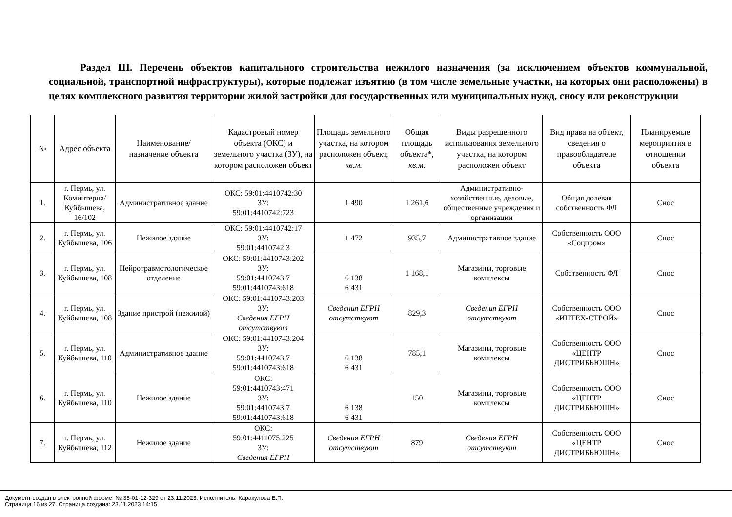Раздел III. Перечень объектов капитального строительства нежилого назначения (за исключением объектов коммунальной, социальной, транспортной инфраструктуры), которые подлежат изъятию (в том числе земельные участки, на которых они расположены) в целях комплексного развития территории жилой застройки для государственных или муниципальных нужд, сносу или реконструкции
| № | Адрес объекта | Наименование/ назначение объекта | Кадастровый номер объекта (ОКС) и земельного участка (ЗУ), на котором расположен объект | Площадь земельного участка, на котором расположен объект, кв.м. | Общая площадь объекта*, кв.м. | Виды разрешенного использования земельного участка, на котором расположен объект | Вид права на объект, сведения о правообладателе объекта | Планируемые мероприятия в отношении объекта |
| --- | --- | --- | --- | --- | --- | --- | --- | --- |
| 1. | г. Пермь, ул. Коминтерна/Куйбышева, 16/102 | Административное здание | ОКС: 59:01:4410742:30 ЗУ: 59:01:4410742:723 | 1 490 | 1 261,6 | Административно-хозяйственные, деловые, общественные учреждения и организации | Общая долевая собственность ФЛ | Снос |
| 2. | г. Пермь, ул. Куйбышева, 106 | Нежилое здание | ОКС: 59:01:4410742:17 ЗУ: 59:01:4410742:3 | 1 472 | 935,7 | Административное здание | Собственность ООО «Соцпром» | Снос |
| 3. | г. Пермь, ул. Куйбышева, 108 | Нейротравмотологическое отделение | ОКС: 59:01:4410743:202 ЗУ: 59:01:4410743:7 59:01:4410743:618 | 6 138 6 431 | 1 168,1 | Магазины, торговые комплексы | Собственность ФЛ | Снос |
| 4. | г. Пермь, ул. Куйбышева, 108 | Здание пристрой (нежилой) | ОКС: 59:01:4410743:203 ЗУ: Сведения ЕГРН отсутствуют | Сведения ЕГРН отсутствуют | 829,3 | Сведения ЕГРН отсутствуют | Собственность ООО «ИНТЕХ-СТРОЙ» | Снос |
| 5. | г. Пермь, ул. Куйбышева, 110 | Административное здание | ОКС: 59:01:4410743:204 ЗУ: 59:01:4410743:7 59:01:4410743:618 | 6 138 6 431 | 785,1 | Магазины, торговые комплексы | Собственность ООО «ЦЕНТР ДИСТРИБЬЮШН» | Снос |
| 6. | г. Пермь, ул. Куйбышева, 110 | Нежилое здание | ОКС: 59:01:4410743:471 ЗУ: 59:01:4410743:7 59:01:4410743:618 | 6 138 6 431 | 150 | Магазины, торговые комплексы | Собственность ООО «ЦЕНТР ДИСТРИБЬЮШН» | Снос |
| 7. | г. Пермь, ул. Куйбышева, 112 | Нежилое здание | ОКС: 59:01:4411075:225 ЗУ: Сведения ЕГРН | Сведения ЕГРН отсутствуют | 879 | Сведения ЕГРН отсутствуют | Собственность ООО «ЦЕНТР ДИСТРИБЬЮШН» | Снос |
Документ создан в электронной форме. № 35-01-12-329 от 23.11.2023. Исполнитель: Каракулова Е.П.
Страница 16 из 27. Страница создана: 23.11.2023 14:15